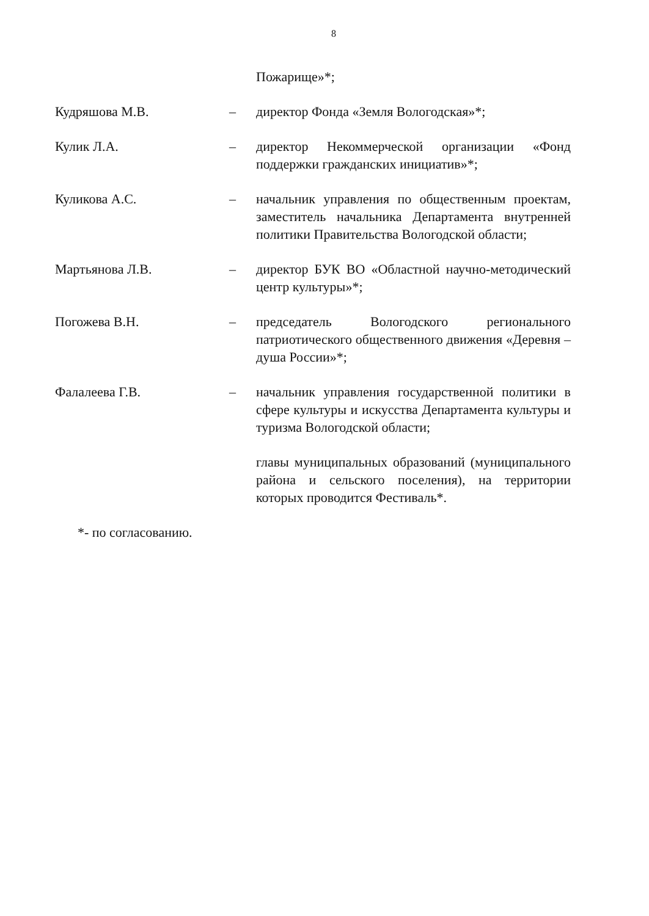8
Пожарище»*;
Кудряшова М.В. – директор Фонда «Земля Вологодская»*;
Кулик Л.А. – директор Некоммерческой организации «Фонд поддержки гражданских инициатив»*;
Куликова А.С. – начальник управления по общественным проектам, заместитель начальника Департамента внутренней политики Правительства Вологодской области;
Мартьянова Л.В. – директор БУК ВО «Областной научно-методический центр культуры»*;
Погожева В.Н. – председатель Вологодского регионального патриотического общественного движения «Деревня – душа России»*;
Фалалеева Г.В. – начальник управления государственной политики в сфере культуры и искусства Департамента культуры и туризма Вологодской области;
главы муниципальных образований (муниципального района и сельского поселения), на территории которых проводится Фестиваль*.
*- по согласованию.